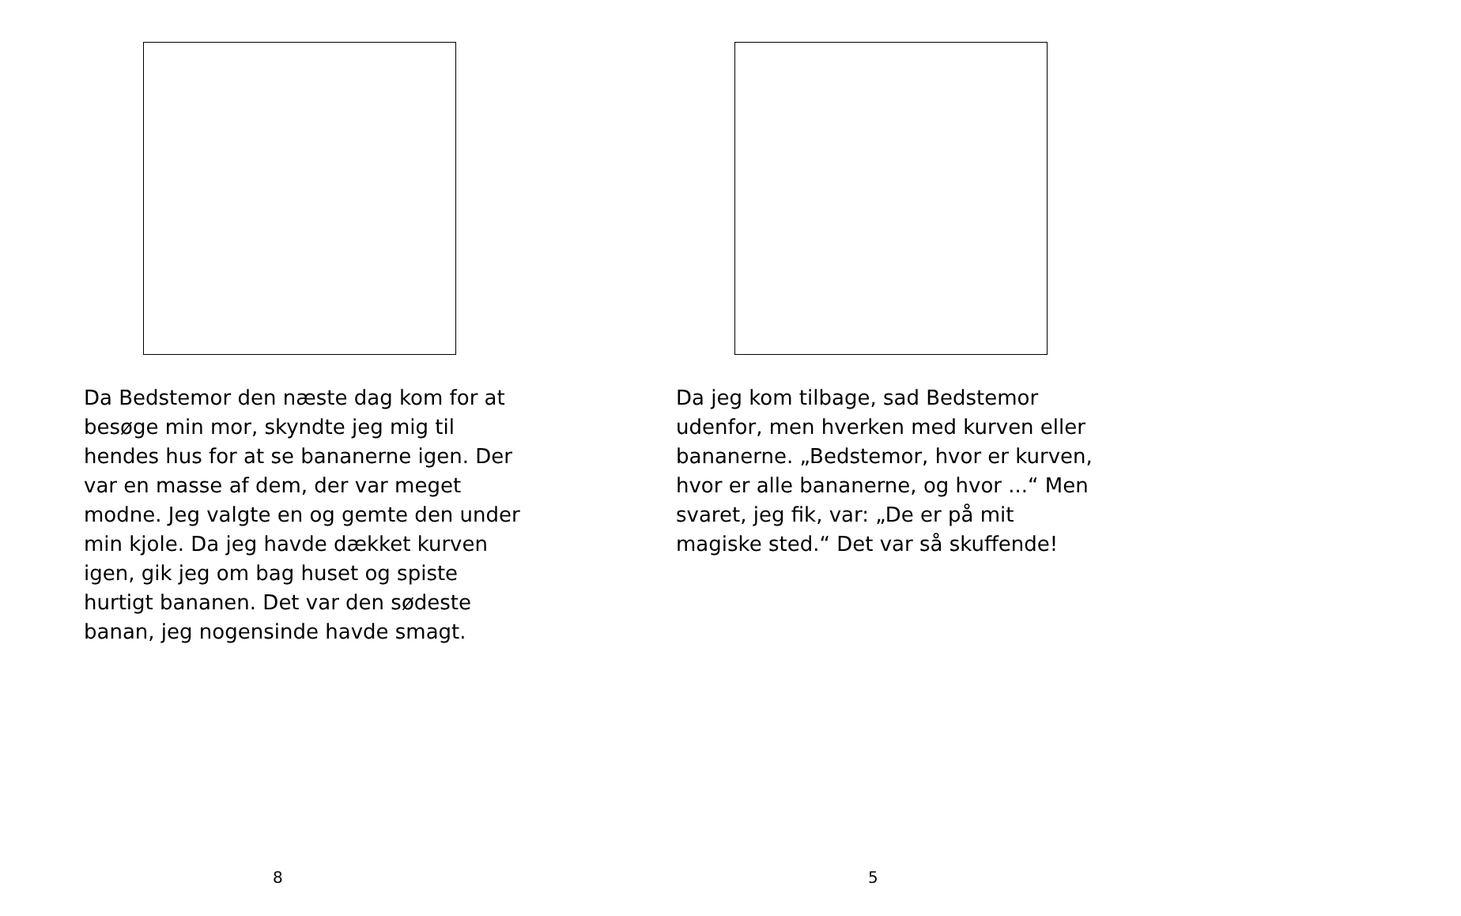Da Bedstemor den næste dag kom for at besøge min mor, skyndte jeg mig til hendes hus for at se bananerne igen. Der var en masse af dem, der var meget modne. Jeg valgte en og gemte den under min kjole. Da jeg havde dækket kurven igen, gik jeg om bag huset og spiste hurtigt bananen. Det var den sødeste banan, jeg nogensinde havde smagt.
8
Da jeg kom tilbage, sad Bedstemor udenfor, men hverken med kurven eller bananerne. „Bedstemor, hvor er kurven, hvor er alle bananerne, og hvor ...“ Men svaret, jeg fik, var: „De er på mit magiske sted.“ Det var så skuffende!
5